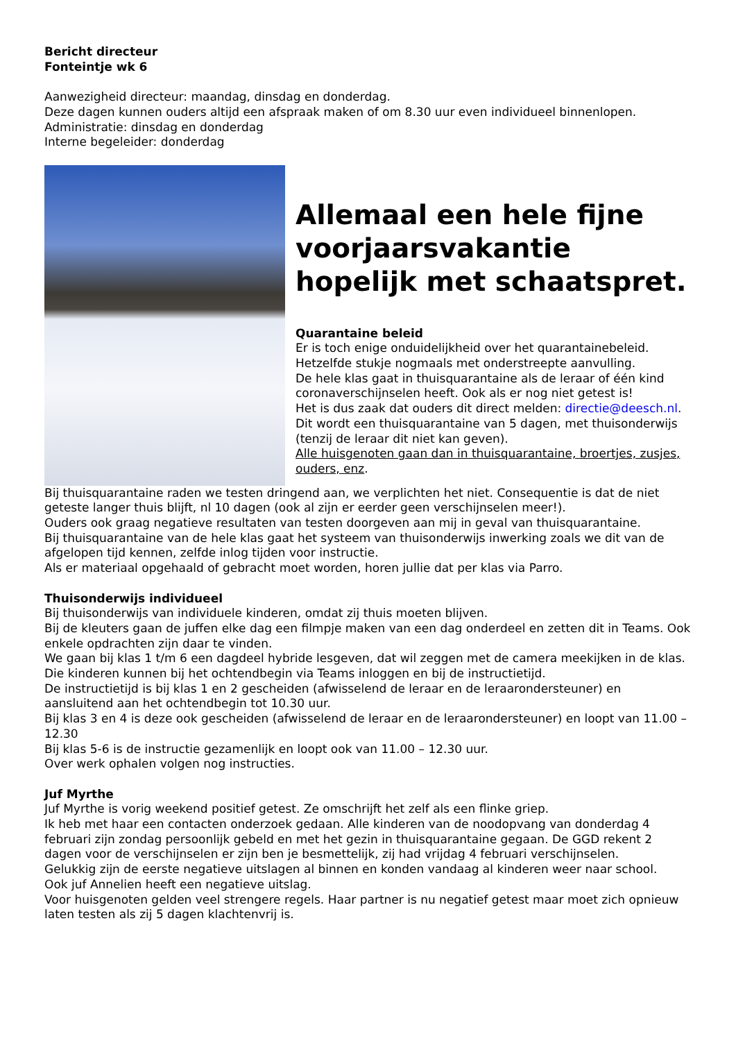Bericht directeur
Fonteintje wk 6
Aanwezigheid directeur: maandag, dinsdag en donderdag.
Deze dagen kunnen ouders altijd een afspraak maken of om 8.30 uur even individueel binnenlopen.
Administratie: dinsdag en donderdag
Interne begeleider: donderdag
Allemaal een hele fijne voorjaarsvakantie hopelijk met schaatspret.
Quarantaine beleid
Er is toch enige onduidelijkheid over het quarantainebeleid.
Hetzelfde stukje nogmaals met onderstreepte aanvulling.
De hele klas gaat in thuisquarantaine als de leraar of één kind coronaverschijnselen heeft. Ook als er nog niet getest is!
Het is dus zaak dat ouders dit direct melden: directie@deesch.nl.
Dit wordt een thuisquarantaine van 5 dagen, met thuisonderwijs (tenzij de leraar dit niet kan geven).
Alle huisgenoten gaan dan in thuisquarantaine, broertjes, zusjes, ouders, enz.
Bij thuisquarantaine raden we testen dringend aan, we verplichten het niet. Consequentie is dat de niet geteste langer thuis blijft, nl 10 dagen (ook al zijn er eerder geen verschijnselen meer!).
Ouders ook graag negatieve resultaten van testen doorgeven aan mij in geval van thuisquarantaine.
Bij thuisquarantaine van de hele klas gaat het systeem van thuisonderwijs inwerking zoals we dit van de afgelopen tijd kennen, zelfde inlog tijden voor instructie.
Als er materiaal opgehaald of gebracht moet worden, horen jullie dat per klas via Parro.
Thuisonderwijs individueel
Bij thuisonderwijs van individuele kinderen, omdat zij thuis moeten blijven.
Bij de kleuters gaan de juffen elke dag een filmpje maken van een dag onderdeel en zetten dit in Teams. Ook enkele opdrachten zijn daar te vinden.
We gaan bij klas 1 t/m 6 een dagdeel hybride lesgeven, dat wil zeggen met de camera meekijken in de klas. Die kinderen kunnen bij het ochtendbegin via Teams inloggen en bij de instructietijd.
De instructietijd is bij klas 1 en 2 gescheiden (afwisselend de leraar en de leraarondersteuner) en aansluitend aan het ochtendbegin tot 10.30 uur.
Bij klas 3 en 4 is deze ook gescheiden (afwisselend de leraar en de leraarondersteuner) en loopt van 11.00 – 12.30
Bij klas 5-6 is de instructie gezamenlijk en loopt ook van 11.00 – 12.30 uur.
Over werk ophalen volgen nog instructies.
Juf Myrthe
Juf Myrthe is vorig weekend positief getest. Ze omschrijft het zelf als een flinke griep.
Ik heb met haar een contacten onderzoek gedaan. Alle kinderen van de noodopvang van donderdag 4 februari zijn zondag persoonlijk gebeld en met het gezin in thuisquarantaine gegaan. De GGD rekent 2 dagen voor de verschijnselen er zijn ben je besmettelijk, zij had vrijdag 4 februari verschijnselen.
Gelukkig zijn de eerste negatieve uitslagen al binnen en konden vandaag al kinderen weer naar school.
Ook juf Annelien heeft een negatieve uitslag.
Voor huisgenoten gelden veel strengere regels. Haar partner is nu negatief getest maar moet zich opnieuw laten testen als zij 5 dagen klachtenvrij is.